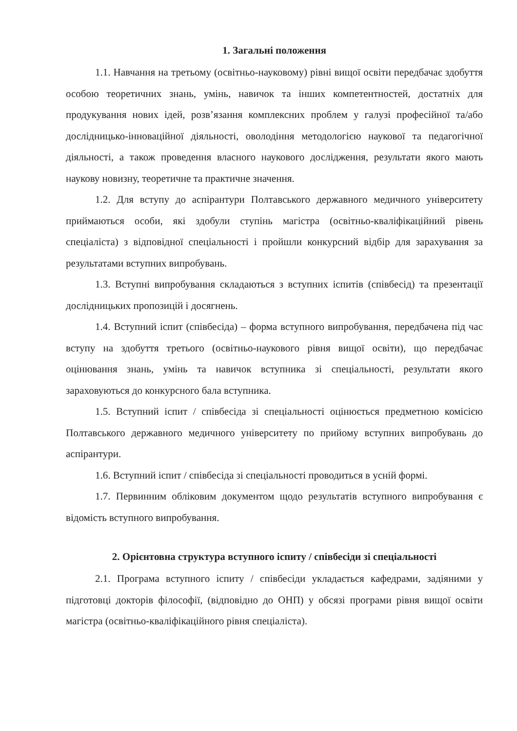1. Загальні положення
1.1. Навчання на третьому (освітньо-науковому) рівні вищої освіти передбачає здобуття особою теоретичних знань, умінь, навичок та інших компетентностей, достатніх для продукування нових ідей, розв’язання комплексних проблем у галузі професійної та/або дослідницько-інноваційної діяльності, оволодіння методологією наукової та педагогічної діяльності, а також проведення власного наукового дослідження, результати якого мають наукову новизну, теоретичне та практичне значення.
1.2. Для вступу до аспірантури Полтавського державного медичного університету приймаються особи, які здобули ступінь магістра (освітньо-кваліфікаційний рівень спеціаліста) з відповідної спеціальності і пройшли конкурсний відбір для зарахування за результатами вступних випробувань.
1.3. Вступні випробування складаються з вступних іспитів (співбесід) та презентації дослідницьких пропозицій і досягнень.
1.4. Вступний іспит (співбесіда) – форма вступного випробування, передбачена під час вступу на здобуття третього (освітньо-наукового рівня вищої освіти), що передбачає оцінювання знань, умінь та навичок вступника зі спеціальності, результати якого зараховуються до конкурсного бала вступника.
1.5. Вступний іспит / співбесіда зі спеціальності оцінюється предметною комісією Полтавського державного медичного університету по прийому вступних випробувань до аспірантури.
1.6. Вступний іспит / співбесіда зі спеціальності проводиться в усній формі.
1.7. Первинним обліковим документом щодо результатів вступного випробування є відомість вступного випробування.
2. Орієнтовна структура вступного іспиту / співбесіди зі спеціальності
2.1. Програма вступного іспиту / співбесіди укладається кафедрами, задіяними у підготовці докторів філософії, (відповідно до ОНП) у обсязі програми рівня вищої освіти магістра (освітньо-кваліфікаційного рівня спеціаліста).